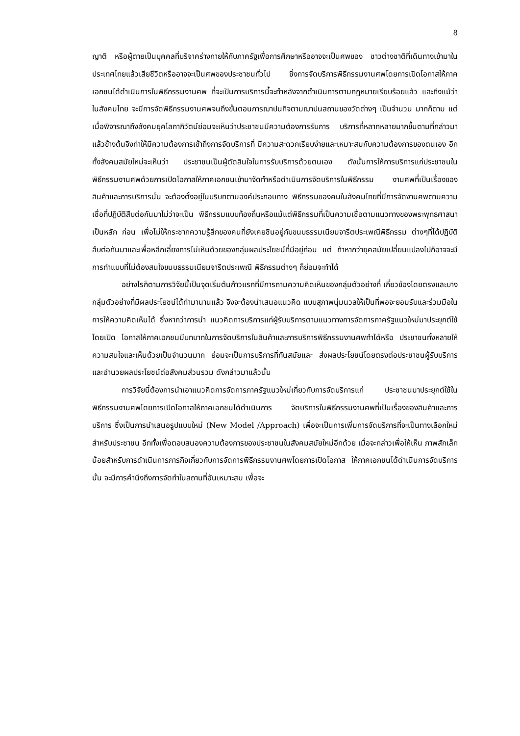8
ญาติ หรือผู้ตายเป็นบุคคลที่บริจาคร่างกายให้กับภาครัฐเพื่อการศึกษาหรืออาจจะเป็นศพของ ชาวต่างชาติที่เดินทางเข้ามาในประเทศไทยแล้วเสียชีวิตหรืออาจจะเป็นศพของประชาชนทั่วไป ซึ่งการจัดบริการพิธีกรรมงานศพโดยการเปิดโอกาสให้ภาคเอกชนได้ดำเนินการในพิธีกรรมงานศพ ที่จะเป็นการบริการนี้จะทำหลังจากดำเนินการตามกฎหมายเรียบร้อยแล้ว และถึงแม้ว่าในสังคมไทย จะมีการจัดพิธีกรรมงานศพจนถึงขั้นตอนการฌาปนกิจตามฌาปนสถานของวัดต่างๆ เป็นจำนวน มากก็ตาม แต่เมื่อพิจารณาถึงสังคมยุคโลกาภิวัตน์ย่อมจะเห็นว่าประชาชนมีความต้องการรับการ บริการที่หลากหลายมากขึ้นตามที่กล่าวมาแล้วข้างต้นจึงทำให้มีความต้องการเข้าถึงการจัดบริการที่ มีความสะดวกเรียบง่ายและเหมาะสมกับความต้องการของตนเอง อีกทั้งสังคมสมัยใหม่จะเห็นว่า ประชาชนเป็นผู้ตัดสินใจในการรับบริการด้วยตนเอง ดังนั้นการให้การบริการแก่ประชาชนใน พิธีกรรมงานศพด้วยการเปิดโอกาสให้ภาคเอกชนเข้ามาจัดทำหรือดำเนินการจัดบริการในพิธีกรรม งานศพที่เป็นเรื่องของสินค้าและการบริการนั้น จะต้องตั้งอยู่ในบริบทตามองค์ประกอบทาง พิธีกรรมของคนในสังคมไทยที่มีการจัดงานศพตามความเชื่อที่ปฏิบัติสืบต่อกันมาไม่ว่าจะเป็น พิธีกรรมแบบท้องถิ่นหรือแม้แต่พิธีกรรมที่เป็นความเชื่อตามแนวทางของพระพุทธศาสนาเป็นหลัก ก่อน เพื่อไม่ให้กระชากความรู้สึกของคนที่ยังเคยชินอยู่กับขนบธรรมเนียมจารีตประเพณีพิธีกรรม ต่างๆที่ได้ปฏิบัติสืบต่อกันมาและเพื่อหลีกเลี่ยงการไม่เห็นด้วยของกลุ่มผลประโยชน์ที่มีอยู่ก่อน แต่ ถ้าหากว่ายุคสมัยเปลี่ยนแปลงไปก็อาจจะมีการทำแบบที่ไม่ต้องสนใจขนบธรรมเนียมจารีตประเพณี พิธีกรรมต่างๆ ก็ย่อมจะทำได้
อย่างไรก็ตามการวิจัยนี้เป็นจุดเริ่มต้นก้าวแรกที่มีการถามความคิดเห็นของกลุ่มตัวอย่างที่ เกี่ยวข้องโดยตรงและบางกลุ่มตัวอย่างที่มีผลประโยชน์ได้ทำมานานแล้ว จึงจะต้องนำเสนอแนวคิด แบบสุภาพนุ่มนวลให้เป็นที่พอจะยอมรับและร่วมมือในการให้ความคิดเห็นได้ ซึ่งหากว่าการนำ แนวคิดการบริการแก่ผู้รับบริการตามแนวทางการจัดการภาครัฐแนวใหม่มาประยุกต์ใช้โดยเปิด โอกาสให้ภาคเอกชนมีบทบาทในการจัดบริการในสินค้าและการบริการพิธีกรรมงานศพทำได้หรือ ประชาชนทั้งหลายให้ความสนใจและเห็นด้วยเป็นจำนวนมาก ย่อมจะเป็นการบริการที่ทันสมัยและ ส่งผลประโยชน์โดยตรงต่อประชาชนผู้รับบริการและอำนวยผลประโยชน์ต่อสังคมส่วนรวม ดังกล่าวมาแล้วนั้น
การวิจัยนี้ต้องการนำเอาแนวคิดการจัดการภาครัฐแนวใหม่เกี่ยวกับการจัดบริการแก่ ประชาชนมาประยุกต์ใช้ในพิธีกรรมงานศพโดยการเปิดโอกาสให้ภาคเอกชนได้ดำเนินการ จัดบริการในพิธีกรรมงานศพที่เป็นเรื่องของสินค้าและการบริการ ซึ่งเป็นการนำเสนอรูปแบบใหม่ (New Model /Approach) เพื่อจะเป็นการเพิ่มการจัดบริการที่จะเป็นทางเลือกใหม่สำหรับประชาชน อีกทั้งเพื่อตอบสนองความต้องการของประชาชนในสังคมสมัยใหม่อีกด้วย เมื่อจะกล่าวเพื่อให้เห็น ภาพสักเล็กน้อยสำหรับการดำเนินการภารกิจเกี่ยวกับการจัดการพิธีกรรมงานศพโดยการเปิดโอกาส ให้ภาคเอกชนได้ดำเนินการจัดบริการนั้น จะมีการคำนึงถึงการจัดทำในสถานที่อันเหมาะสม เพื่อจะ